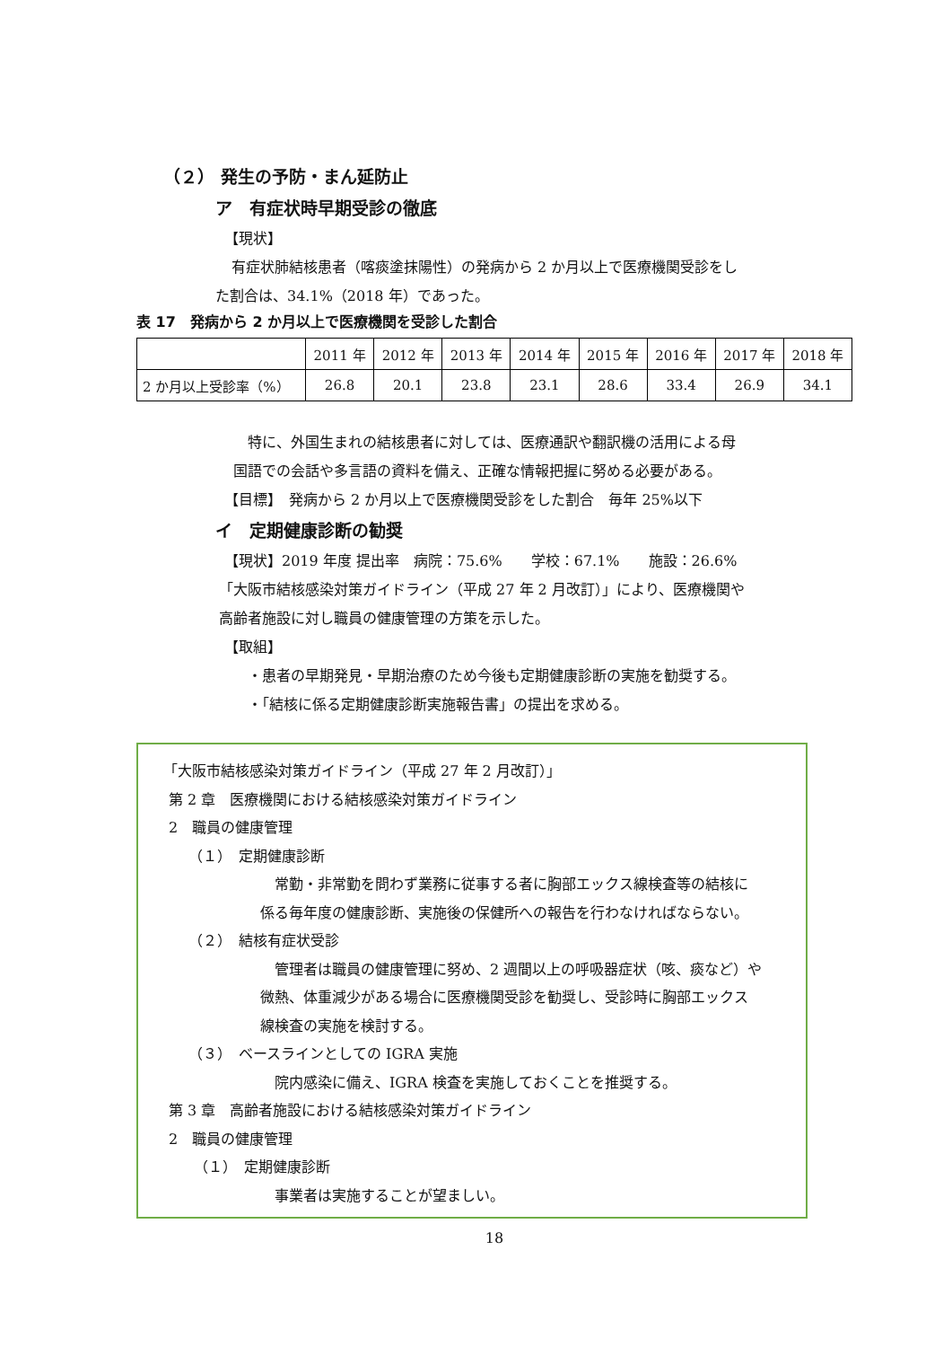（２） 発生の予防・まん延防止
ア　有症状時早期受診の徹底
【現状】
有症状肺結核患者（喀痰塗抹陽性）の発病から 2 か月以上で医療機関受診をし
た割合は、34.1%（2018 年）であった。
表 17　発病から 2 か月以上で医療機関を受診した割合
| | 2011 年 | 2012 年 | 2013 年 | 2014 年 | 2015 年 | 2016 年 | 2017 年 | 2018 年 |
| 2 か月以上受診率（%） | 26.8 | 20.1 | 23.8 | 23.1 | 28.6 | 33.4 | 26.9 | 34.1 |
特に、外国生まれの結核患者に対しては、医療通訳や翻訳機の活用による母
国語での会話や多言語の資料を備え、正確な情報把握に努める必要がある。
【目標】　発病から 2 か月以上で医療機関受診をした割合　毎年 25%以下
イ　定期健康診断の勧奨
【現状】2019 年度 提出率　病院：75.6%　　学校：67.1%　　施設：26.6%
「大阪市結核感染対策ガイドライン（平成 27 年 2 月改訂）」により、医療機関や
高齢者施設に対し職員の健康管理の方策を示した。
【取組】
・患者の早期発見・早期治療のため今後も定期健康診断の実施を勧奨する。
・「結核に係る定期健康診断実施報告書」の提出を求める。
「大阪市結核感染対策ガイドライン（平成 27 年 2 月改訂）」
第 2 章　医療機関における結核感染対策ガイドライン
2　職員の健康管理
（１）　定期健康診断
常勤・非常勤を問わず業務に従事する者に胸部エックス線検査等の結核に
係る毎年度の健康診断、実施後の保健所への報告を行わなければならない。
（２）　結核有症状受診
管理者は職員の健康管理に努め、2 週間以上の呼吸器症状（咳、痰など）や
微熱、体重減少がある場合に医療機関受診を勧奨し、受診時に胸部エックス
線検査の実施を検討する。
（３）　ベースラインとしての IGRA 実施
院内感染に備え、IGRA 検査を実施しておくことを推奨する。
第 3 章　高齢者施設における結核感染対策ガイドライン
2　職員の健康管理
（１）　定期健康診断
事業者は実施することが望ましい。
18